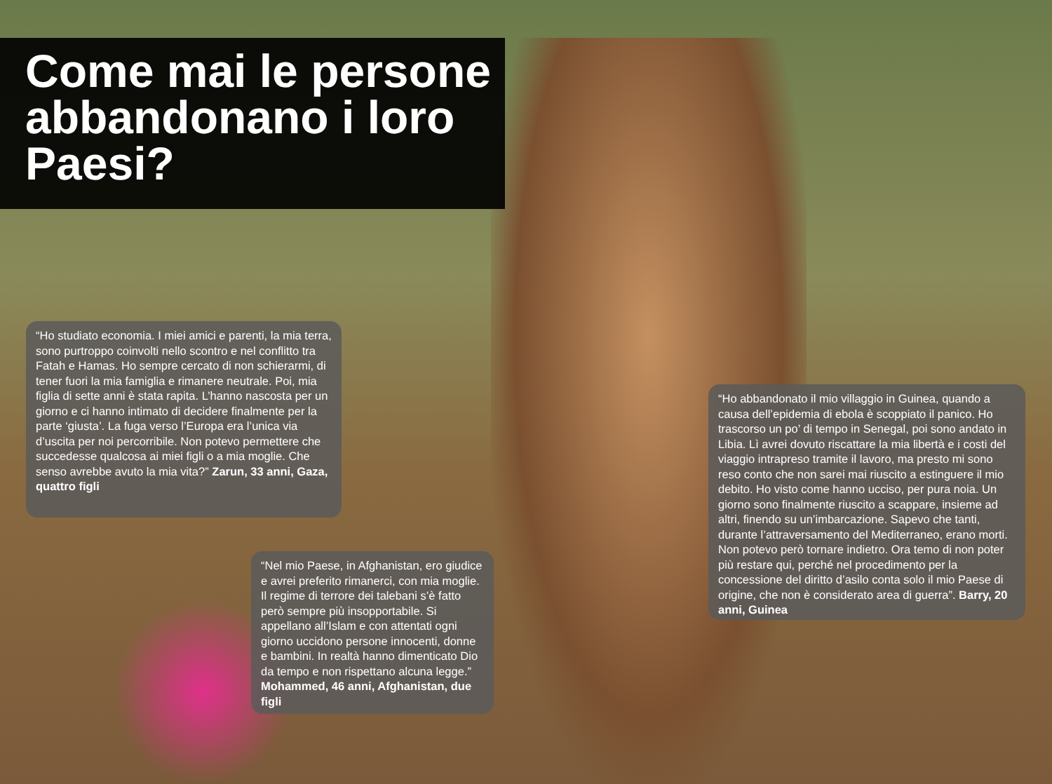Come mai le persone abbandonano i loro Paesi?
“Ho studiato economia. I miei amici e parenti, la mia terra, sono purtroppo coinvolti nello scontro e nel conflitto tra Fatah e Hamas. Ho sempre cercato di non schierarmi, di tener fuori la mia famiglia e rimanere neutrale. Poi, mia figlia di sette anni è stata rapita. L’hanno nascosta per un giorno e ci hanno intimato di decidere finalmente per la parte ‘giusta’. La fuga verso l’Europa era l’unica via d’uscita per noi percorribile. Non potevo permettere che succedesse qualcosa ai miei figli o a mia moglie. Che senso avrebbe avuto la mia vita?” Zarun, 33 anni, Gaza, quattro figli
“Nel mio Paese, in Afghanistan, ero giudice e avrei preferito rimanerci, con mia moglie. Il regime di terrore dei talebani s’è fatto però sempre più insopportabile. Si appellano all’Islam e con attentati ogni giorno uccidono persone innocenti, donne e bambini. In realtà hanno dimenticato Dio da tempo e non rispettano alcuna legge.” Mohammed, 46 anni, Afghanistan, due figli
“Ho abbandonato il mio villaggio in Guinea, quando a causa dell’epidemia di ebola è scoppiato il panico. Ho trascorso un po’ di tempo in Senegal, poi sono andato in Libia. Lì avrei dovuto riscattare la mia libertà e i costi del viaggio intrapreso tramite il lavoro, ma presto mi sono reso conto che non sarei mai riuscito a estinguere il mio debito. Ho visto come hanno ucciso, per pura noia. Un giorno sono finalmente riuscito a scappare, insieme ad altri, finendo su un’imbarcazione. Sapevo che tanti, durante l’attraversamento del Mediterraneo, erano morti. Non potevo però tornare indietro. Ora temo di non poter più restare qui, perché nel procedimento per la concessione del diritto d’asilo conta solo il mio Paese di origine, che non è considerato area di guerra”. Barry, 20 anni, Guinea